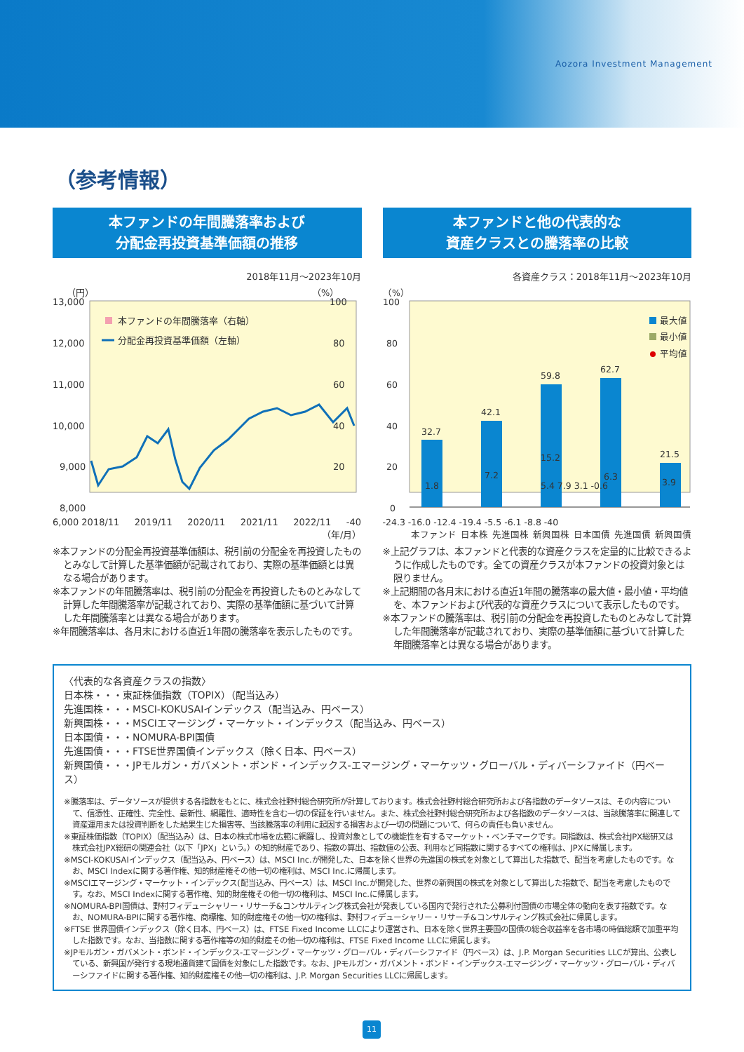Aozora Investment Management
（参考情報）
本ファンドの年間騰落率および
分配金再投資基準価額の推移
2018年11月～2023年10月
（円）
（%）
13,000
12,000
11,000
10,000
9,000
8,000
100
80
60
40
20
本ファンドの年間騰落率（右軸）
分配金再投資基準価額（左軸）
6,000 2018/11 2019/11 2020/11 2021/11 2022/11 -40
（年/月）
※本ファンドの分配金再投資基準価額は、税引前の分配金を再投資したものとみなして計算した基準価額が記載されており、実際の基準価額とは異なる場合があります。
※本ファンドの年間騰落率は、税引前の分配金を再投資したものとみなして計算した年間騰落率が記載されており、実際の基準価額に基づいて計算した年間騰落率とは異なる場合があります。
※年間騰落率は、各月末における直近1年間の騰落率を表示したものです。
本ファンドと他の代表的な
資産クラスとの騰落率の比較
各資産クラス：2018年11月～2023年10月
（%）
100
80
60
40
20
0
最大値
最小値
平均値
32.7
1.8
42.1
7.2
59.8
15.2
62.7
6.3
21.5
3.9
5.4 7.9 3.1 -0.6
-24.3 -16.0 -12.4 -19.4 -5.5 -6.1 -8.8 -40
本ファンド 日本株 先進国株 新興国株 日本国債 先進国債 新興国債
※上記グラフは、本ファンドと代表的な資産クラスを定量的に比較できるように作成したものです。全ての資産クラスが本ファンドの投資対象とは限りません。
※上記期間の各月末における直近1年間の騰落率の最大値・最小値・平均値を、本ファンドおよび代表的な資産クラスについて表示したものです。
※本ファンドの騰落率は、税引前の分配金を再投資したものとみなして計算した年間騰落率が記載されており、実際の基準価額に基づいて計算した年間騰落率とは異なる場合があります。
〈代表的な各資産クラスの指数〉
日本株・・・東証株価指数（TOPIX）（配当込み）
先進国株・・・MSCI-KOKUSAIインデックス（配当込み、円ベース）
新興国株・・・MSCIエマージング・マーケット・インデックス（配当込み、円ベース）
日本国債・・・NOMURA-BPI国債
先進国債・・・FTSE世界国債インデックス（除く日本、円ベース）
新興国債・・・JPモルガン・ガバメント・ボンド・インデックス-エマージング・マーケッツ・グローバル・ディバーシファイド（円ベース）
※騰落率は、データソースが提供する各指数をもとに、株式会社野村総合研究所が計算しております。株式会社野村総合研究所および各指数のデータソースは、その内容について、信憑性、正確性、完全性、最新性、網羅性、適時性を含む一切の保証を行いません。また、株式会社野村総合研究所および各指数のデータソースは、当該騰落率に関連して資産運用または投資判断をした結果生じた損害等、当該騰落率の利用に起因する損害および一切の問題について、何らの責任も負いません。
※東証株価指数（TOPIX）（配当込み）は、日本の株式市場を広範に網羅し、投資対象としての機能性を有するマーケット・ベンチマークです。同指数は、株式会社JPX総研又は株式会社JPX総研の関連会社（以下「JPX」という。）の知的財産であり、指数の算出、指数値の公表、利用など同指数に関するすべての権利は、JPXに帰属します。
※MSCI-KOKUSAIインデックス（配当込み、円ベース）は、MSCI Inc.が開発した、日本を除く世界の先進国の株式を対象として算出した指数で、配当を考慮したものです。なお、MSCI Indexに関する著作権、知的財産権その他一切の権利は、MSCI Inc.に帰属します。
※MSCIエマージング・マーケット・インデックス(配当込み、円ベース）は、MSCI Inc.が開発した、世界の新興国の株式を対象として算出した指数で、配当を考慮したものです。なお、MSCI Indexに関する著作権、知的財産権その他一切の権利は、MSCI Inc.に帰属します。
※NOMURA-BPI国債は、野村フィデューシャリー・リサーチ&コンサルティング株式会社が発表している国内で発行された公募利付国債の市場全体の動向を表す指数です。なお、NOMURA-BPIに関する著作権、商標権、知的財産権その他一切の権利は、野村フィデューシャリー・リサーチ&コンサルティング株式会社に帰属します。
※FTSE 世界国債インデックス（除く日本、円ベース）は、FTSE Fixed Income LLCにより運営され、日本を除く世界主要国の国債の総合収益率を各市場の時価総額で加重平均した指数です。なお、当指数に関する著作権等の知的財産その他一切の権利は、FTSE Fixed Income LLCに帰属します。
※JPモルガン・ガバメント・ボンド・インデックス-エマージング・マーケッツ・グローバル・ディバーシファイド（円ベース）は、J.P. Morgan Securities LLCが算出、公表している、新興国が発行する現地通貨建て国債を対象にした指数です。なお、JPモルガン・ガバメント・ボンド・インデックス-エマージング・マーケッツ・グローバル・ディバーシファイドに関する著作権、知的財産権その他一切の権利は、J.P. Morgan Securities LLCに帰属します。
11